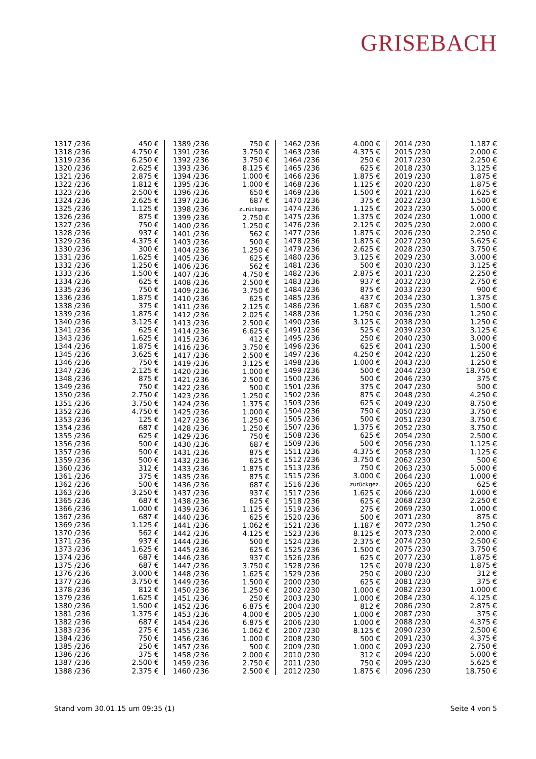GRISEBACH
| 1317 /236 | 450 € |
| 1318 /236 | 4.750 € |
| 1319 /236 | 6.250 € |
| 1320 /236 | 2.625 € |
| 1321 /236 | 2.875 € |
| 1322 /236 | 1.812 € |
| 1323 /236 | 2.500 € |
| 1324 /236 | 2.625 € |
| 1325 /236 | 1.125 € |
| 1326 /236 | 875 € |
| 1327 /236 | 750 € |
| 1328 /236 | 937 € |
| 1329 /236 | 4.375 € |
| 1330 /236 | 300 € |
| 1331 /236 | 1.625 € |
| 1332 /236 | 1.250 € |
| 1333 /236 | 1.500 € |
| 1334 /236 | 625 € |
| 1335 /236 | 750 € |
| 1336 /236 | 1.875 € |
| 1338 /236 | 375 € |
| 1339 /236 | 1.875 € |
| 1340 /236 | 3.125 € |
| 1341 /236 | 625 € |
| 1343 /236 | 1.625 € |
| 1344 /236 | 1.875 € |
| 1345 /236 | 3.625 € |
| 1346 /236 | 750 € |
| 1347 /236 | 2.125 € |
| 1348 /236 | 875 € |
| 1349 /236 | 750 € |
| 1350 /236 | 2.750 € |
| 1351 /236 | 3.750 € |
| 1352 /236 | 4.750 € |
| 1353 /236 | 125 € |
| 1354 /236 | 687 € |
| 1355 /236 | 625 € |
| 1356 /236 | 500 € |
| 1357 /236 | 500 € |
| 1359 /236 | 500 € |
| 1360 /236 | 312 € |
| 1361 /236 | 375 € |
| 1362 /236 | 500 € |
| 1363 /236 | 3.250 € |
| 1365 /236 | 687 € |
| 1366 /236 | 1.000 € |
| 1367 /236 | 687 € |
| 1369 /236 | 1.125 € |
| 1370 /236 | 562 € |
| 1371 /236 | 937 € |
| 1373 /236 | 1.625 € |
| 1374 /236 | 687 € |
| 1375 /236 | 687 € |
| 1376 /236 | 3.000 € |
| 1377 /236 | 3.750 € |
| 1378 /236 | 812 € |
| 1379 /236 | 1.625 € |
| 1380 /236 | 1.500 € |
| 1381 /236 | 1.375 € |
| 1382 /236 | 687 € |
| 1383 /236 | 275 € |
| 1384 /236 | 750 € |
| 1385 /236 | 250 € |
| 1386 /236 | 375 € |
| 1387 /236 | 2.500 € |
| 1388 /236 | 2.375 € |
| 1389 /236 | 750 € |
| 1391 /236 | 3.750 € |
| 1392 /236 | 3.750 € |
| 1393 /236 | 8.125 € |
| 1394 /236 | 1.000 € |
| 1395 /236 | 1.000 € |
| 1396 /236 | 650 € |
| 1397 /236 | 687 € |
| 1398 /236 | zurückgez. |
| 1399 /236 | 2.750 € |
| 1400 /236 | 1.250 € |
| 1401 /236 | 562 € |
| 1403 /236 | 500 € |
| 1404 /236 | 1.250 € |
| 1405 /236 | 625 € |
| 1406 /236 | 562 € |
| 1407 /236 | 4.750 € |
| 1408 /236 | 2.500 € |
| 1409 /236 | 3.750 € |
| 1410 /236 | 625 € |
| 1411 /236 | 2.125 € |
| 1412 /236 | 2.025 € |
| 1413 /236 | 2.500 € |
| 1414 /236 | 6.625 € |
| 1415 /236 | 412 € |
| 1416 /236 | 3.750 € |
| 1417 /236 | 2.500 € |
| 1419 /236 | 3.125 € |
| 1420 /236 | 1.000 € |
| 1421 /236 | 2.500 € |
| 1422 /236 | 500 € |
| 1423 /236 | 1.250 € |
| 1424 /236 | 1.375 € |
| 1425 /236 | 1.000 € |
| 1427 /236 | 1.250 € |
| 1428 /236 | 1.250 € |
| 1429 /236 | 750 € |
| 1430 /236 | 687 € |
| 1431 /236 | 875 € |
| 1432 /236 | 625 € |
| 1433 /236 | 1.875 € |
| 1435 /236 | 875 € |
| 1436 /236 | 687 € |
| 1437 /236 | 937 € |
| 1438 /236 | 625 € |
| 1439 /236 | 1.125 € |
| 1440 /236 | 625 € |
| 1441 /236 | 1.062 € |
| 1442 /236 | 4.125 € |
| 1444 /236 | 500 € |
| 1445 /236 | 625 € |
| 1446 /236 | 937 € |
| 1447 /236 | 3.750 € |
| 1448 /236 | 1.625 € |
| 1449 /236 | 1.500 € |
| 1450 /236 | 1.250 € |
| 1451 /236 | 250 € |
| 1452 /236 | 6.875 € |
| 1453 /236 | 4.000 € |
| 1454 /236 | 6.875 € |
| 1455 /236 | 1.062 € |
| 1456 /236 | 1.000 € |
| 1457 /236 | 500 € |
| 1458 /236 | 2.000 € |
| 1459 /236 | 2.750 € |
| 1460 /236 | 2.500 € |
| 1462 /236 | 4.000 € |
| 1463 /236 | 4.375 € |
| 1464 /236 | 250 € |
| 1465 /236 | 625 € |
| 1466 /236 | 1.875 € |
| 1468 /236 | 1.125 € |
| 1469 /236 | 1.500 € |
| 1470 /236 | 375 € |
| 1474 /236 | 1.125 € |
| 1475 /236 | 1.375 € |
| 1476 /236 | 2.125 € |
| 1477 /236 | 1.875 € |
| 1478 /236 | 1.875 € |
| 1479 /236 | 2.625 € |
| 1480 /236 | 3.125 € |
| 1481 /236 | 500 € |
| 1482 /236 | 2.875 € |
| 1483 /236 | 937 € |
| 1484 /236 | 875 € |
| 1485 /236 | 437 € |
| 1486 /236 | 1.687 € |
| 1488 /236 | 1.250 € |
| 1490 /236 | 3.125 € |
| 1491 /236 | 525 € |
| 1495 /236 | 250 € |
| 1496 /236 | 625 € |
| 1497 /236 | 4.250 € |
| 1498 /236 | 1.000 € |
| 1499 /236 | 500 € |
| 1500 /236 | 500 € |
| 1501 /236 | 375 € |
| 1502 /236 | 875 € |
| 1503 /236 | 625 € |
| 1504 /236 | 750 € |
| 1505 /236 | 500 € |
| 1507 /236 | 1.375 € |
| 1508 /236 | 625 € |
| 1509 /236 | 500 € |
| 1511 /236 | 4.375 € |
| 1512 /236 | 3.750 € |
| 1513 /236 | 750 € |
| 1515 /236 | 3.000 € |
| 1516 /236 | zurückgez. |
| 1517 /236 | 1.625 € |
| 1518 /236 | 625 € |
| 1519 /236 | 275 € |
| 1520 /236 | 500 € |
| 1521 /236 | 1.187 € |
| 1523 /236 | 8.125 € |
| 1524 /236 | 2.375 € |
| 1525 /236 | 1.500 € |
| 1526 /236 | 625 € |
| 1528 /236 | 125 € |
| 1529 /236 | 250 € |
| 2000 /230 | 625 € |
| 2002 /230 | 1.000 € |
| 2003 /230 | 1.000 € |
| 2004 /230 | 812 € |
| 2005 /230 | 1.000 € |
| 2006 /230 | 1.000 € |
| 2007 /230 | 8.125 € |
| 2008 /230 | 500 € |
| 2009 /230 | 1.000 € |
| 2010 /230 | 312 € |
| 2011 /230 | 750 € |
| 2012 /230 | 1.875 € |
| 2014 /230 | 1.187 € |
| 2015 /230 | 2.000 € |
| 2017 /230 | 2.250 € |
| 2018 /230 | 3.125 € |
| 2019 /230 | 1.875 € |
| 2020 /230 | 1.875 € |
| 2021 /230 | 1.625 € |
| 2022 /230 | 1.500 € |
| 2023 /230 | 5.000 € |
| 2024 /230 | 1.000 € |
| 2025 /230 | 2.000 € |
| 2026 /230 | 2.250 € |
| 2027 /230 | 5.625 € |
| 2028 /230 | 3.750 € |
| 2029 /230 | 3.000 € |
| 2030 /230 | 3.125 € |
| 2031 /230 | 2.250 € |
| 2032 /230 | 2.750 € |
| 2033 /230 | 900 € |
| 2034 /230 | 1.375 € |
| 2035 /230 | 1.500 € |
| 2036 /230 | 1.250 € |
| 2038 /230 | 1.250 € |
| 2039 /230 | 3.125 € |
| 2040 /230 | 3.000 € |
| 2041 /230 | 1.500 € |
| 2042 /230 | 1.250 € |
| 2043 /230 | 1.250 € |
| 2044 /230 | 18.750 € |
| 2046 /230 | 375 € |
| 2047 /230 | 500 € |
| 2048 /230 | 4.250 € |
| 2049 /230 | 8.750 € |
| 2050 /230 | 3.750 € |
| 2051 /230 | 3.750 € |
| 2052 /230 | 3.750 € |
| 2054 /230 | 2.500 € |
| 2056 /230 | 1.125 € |
| 2058 /230 | 1.125 € |
| 2062 /230 | 500 € |
| 2063 /230 | 5.000 € |
| 2064 /230 | 1.000 € |
| 2065 /230 | 625 € |
| 2066 /230 | 1.000 € |
| 2068 /230 | 2.250 € |
| 2069 /230 | 1.000 € |
| 2071 /230 | 875 € |
| 2072 /230 | 1.250 € |
| 2073 /230 | 2.000 € |
| 2074 /230 | 2.500 € |
| 2075 /230 | 3.750 € |
| 2077 /230 | 1.875 € |
| 2078 /230 | 1.875 € |
| 2080 /230 | 312 € |
| 2081 /230 | 375 € |
| 2082 /230 | 1.000 € |
| 2084 /230 | 4.125 € |
| 2086 /230 | 2.875 € |
| 2087 /230 | 375 € |
| 2088 /230 | 4.375 € |
| 2090 /230 | 2.500 € |
| 2091 /230 | 4.375 € |
| 2093 /230 | 2.750 € |
| 2094 /230 | 5.000 € |
| 2095 /230 | 5.625 € |
| 2096 /230 | 18.750 € |
Stand vom 30.01.15 um 09:35 (1) Seite 4 von 5